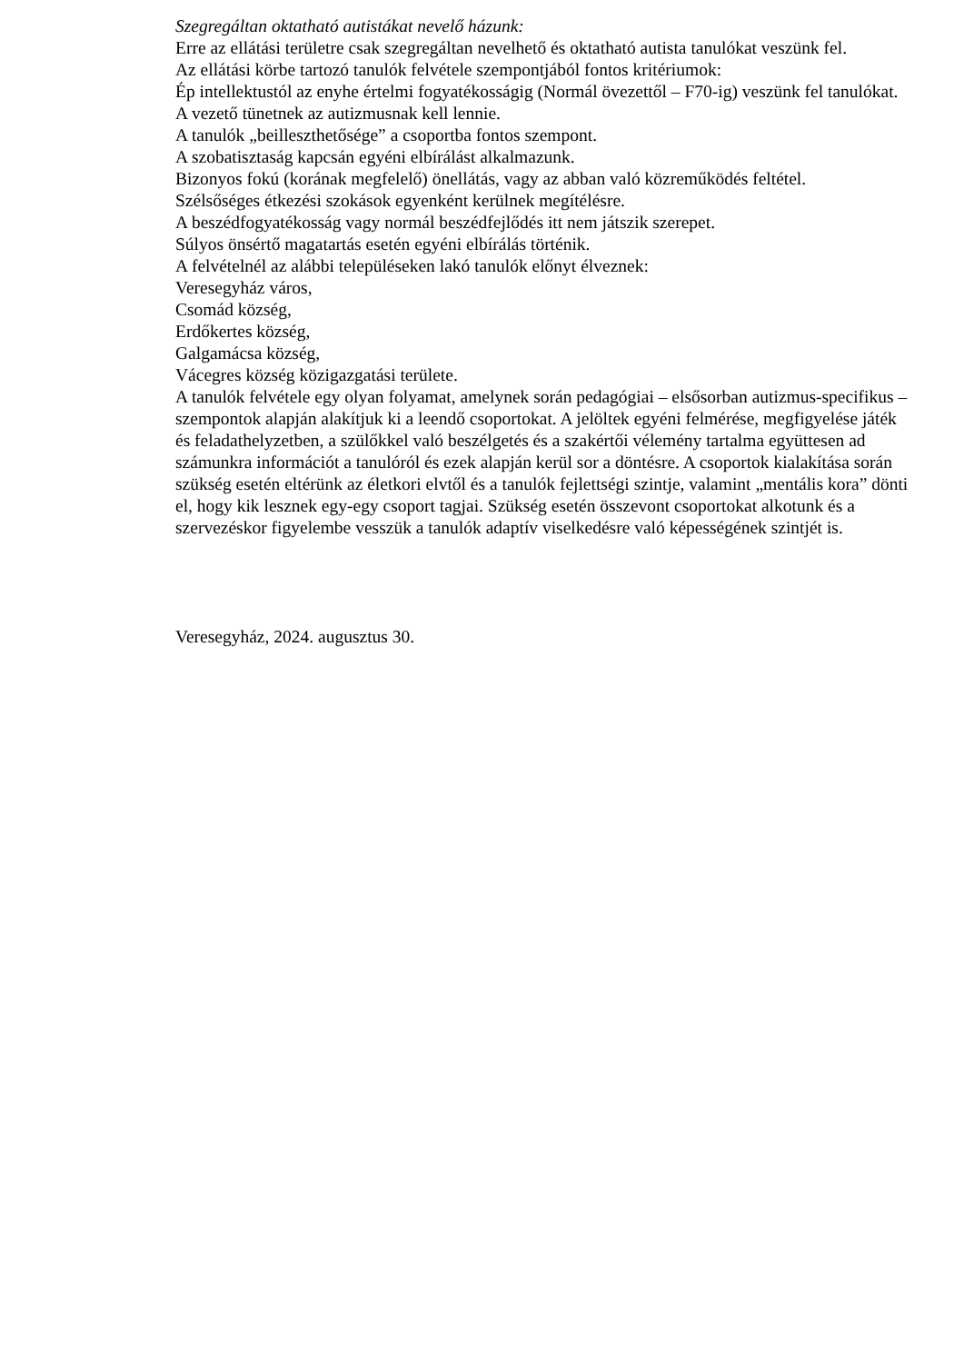Szegregáltan oktatható autistákat nevelő házunk:
Erre az ellátási területre csak szegregáltan nevelhető és oktatható autista tanulókat veszünk fel.
Az ellátási körbe tartozó tanulók felvétele szempontjából fontos kritériumok:
Ép intellektustól az enyhe értelmi fogyatékosságig (Normál övezettől – F70-ig) veszünk fel tanulókat.
A vezető tünetnek az autizmusnak kell lennie.
A tanulók „beilleszthetősége” a csoportba fontos szempont.
A szobatisztaság kapcsán egyéni elbírálást alkalmazunk.
Bizonyos fokú (korának megfelelő) önellátás, vagy az abban való közreműködés feltétel.
Szélsőséges étkezési szokások egyenként kerülnek megítélésre.
A beszédfogyatékosság vagy normál beszédfejlődés itt nem játszik szerepet.
Súlyos önsértő magatartás esetén egyéni elbírálás történik.
A felvételnél az alábbi településeken lakó tanulók előnyt élveznek:
Veresegyház város,
Csomád község,
Erdőkertes község,
Galgamácsa község,
Vácegres község közigazgatási területe.
A tanulók felvétele egy olyan folyamat, amelynek során pedagógiai – elsősorban autizmus-specifikus – szempontok alapján alakítjuk ki a leendő csoportokat. A jelöltek egyéni felmérése, megfigyelése játék és feladathelyzetben, a szülőkkel való beszélgetés és a szakértői vélemény tartalma együttesen ad számunkra információt a tanulóról és ezek alapján kerül sor a döntésre. A csoportok kialakítása során szükség esetén eltérünk az életkori elvtől és a tanulók fejlettségi szintje, valamint „mentális kora” dönti el, hogy kik lesznek egy-egy csoport tagjai. Szükség esetén összevont csoportokat alkotunk és a szervezéskor figyelembe vesszük a tanulók adaptív viselkedésre való képességének szintjét is.
Veresegyház, 2024. augusztus 30.